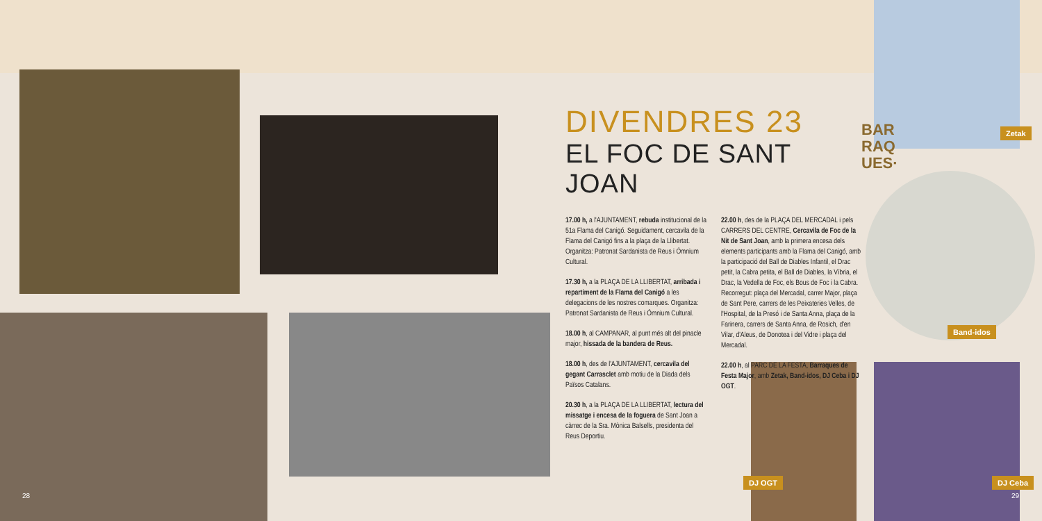DIVENDRES 23
EL FOC DE SANT JOAN
17.00 h, a l'AJUNTAMENT, rebuda institucional de la 51a Flama del Canigó. Seguidament, cercavila de la Flama del Canigó fins a la plaça de la Llibertat. Organitza: Patronat Sardanista de Reus i Òmnium Cultural.
17.30 h, a la PLAÇA DE LA LLIBERTAT, arribada i repartiment de la Flama del Canigó a les delegacions de les nostres comarques. Organitza: Patronat Sardanista de Reus i Òmnium Cultural.
18.00 h, al CAMPANAR, al punt més alt del pinacle major, hissada de la bandera de Reus.
18.00 h, des de l'AJUNTAMENT, cercavila del gegant Carrasclet amb motiu de la Diada dels Països Catalans.
20.30 h, a la PLAÇA DE LA LLIBERTAT, lectura del missatge i encesa de la foguera de Sant Joan a càrrec de la Sra. Mònica Balsells, presidenta del Reus Deportiu.
22.00 h, des de la PLAÇA DEL MERCADAL i pels CARRERS DEL CENTRE, Cercavila de Foc de la Nit de Sant Joan, amb la primera encesa dels elements participants amb la Flama del Canigó, amb la participació del Ball de Diables Infantil, el Drac petit, la Cabra petita, el Ball de Diables, la Víbria, el Drac, la Vedella de Foc, els Bous de Foc i la Cabra. Recorregut: plaça del Mercadal, carrer Major, plaça de Sant Pere, carrers de les Peixateries Velles, de l'Hospital, de la Presó i de Santa Anna, plaça de la Farinera, carrers de Santa Anna, de Rosich, d'en Vilar, d'Aleus, de Donotea i del Vidre i plaça del Mercadal.
22.00 h, al PARC DE LA FESTA, Barraques de Festa Major, amb Zetak, Band-idos, DJ Ceba i DJ OGT.
BAR
RAQ
UES·
Zetak
Band-idos
DJ OGT DJ Ceba
28 29